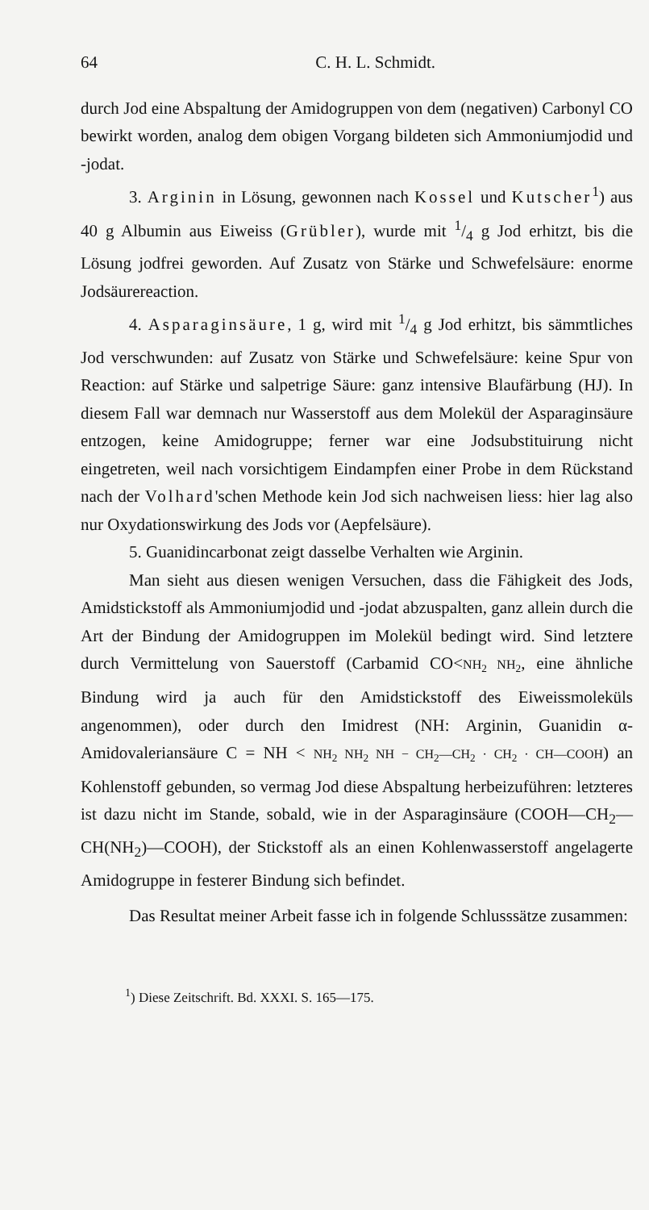64 C. H. L. Schmidt.
durch Jod eine Abspaltung der Amidogruppen von dem (negativen) Carbonyl CO bewirkt worden, analog dem obigen Vorgang bildeten sich Ammoniumjodid und -jodat.
3. Arginin in Lösung, gewonnen nach Kossel und Kutscher<sup>1</sup>) aus 40 g Albumin aus Eiweiss (Grübler), wurde mit 1/4 g Jod erhitzt, bis die Lösung jodfrei geworden. Auf Zusatz von Stärke und Schwefelsäure: enorme Jodsäurereaction.
4. Asparaginsäure, 1 g, wird mit 1/4 g Jod erhitzt, bis sämmtliches Jod verschwunden: auf Zusatz von Stärke und Schwefelsäure: keine Spur von Reaction: auf Stärke und salpetrige Säure: ganz intensive Blaufärbung (HJ). In diesem Fall war demnach nur Wasserstoff aus dem Molekül der Asparaginsäure entzogen, keine Amidogruppe; ferner war eine Jodsubstituirung nicht eingetreten, weil nach vorsichtigem Eindampfen einer Probe in dem Rückstand nach der Volhard'schen Methode kein Jod sich nachweisen liess: hier lag also nur Oxydationswirkung des Jods vor (Aepfelsäure).
5. Guanidincarbonat zeigt dasselbe Verhalten wie Arginin.
Man sieht aus diesen wenigen Versuchen, dass die Fähigkeit des Jods, Amidstickstoff als Ammoniumjodid und -jodat abzuspalten, ganz allein durch die Art der Bindung der Amidogruppen im Molekül bedingt wird. Sind letztere durch Vermittelung von Sauerstoff (Carbamid CO<NH<sub>2</sub> NH<sub>2</sub>, eine ähnliche Bindung wird ja auch für den Amidstickstoff des Eiweissmoleküls angenommen), oder durch den Imidrest (NH: Arginin, Guanidin α-Amidovaleriansäure C = NH < NH<sub>2</sub> NH<sub>2</sub> NH − CH<sub>2</sub>—CH<sub>2</sub> · CH<sub>2</sub> · CH—COOH) an Kohlenstoff gebunden, so vermag Jod diese Abspaltung herbeizuführen: letzteres ist dazu nicht im Stande, sobald, wie in der Asparaginsäure (COOH—CH<sub>2</sub>—CH(NH<sub>2</sub>)—COOH), der Stickstoff als an einen Kohlenwasserstoff angelagerte Amidogruppe in festerer Bindung sich befindet.
Das Resultat meiner Arbeit fasse ich in folgende Schlusssätze zusammen:
<sup>1</sup>) Diese Zeitschrift. Bd. XXXI. S. 165—175.